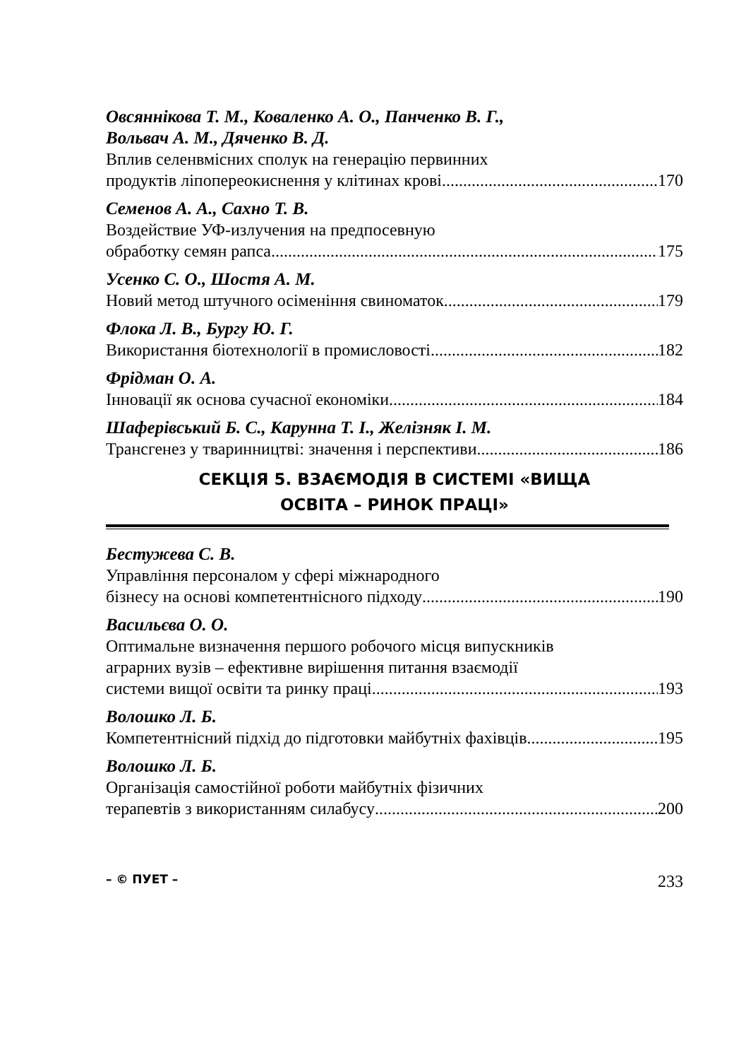Овсяннікова Т. М., Коваленко А. О., Панченко В. Г.,
Вольвач А. М., Дяченко В. Д.
Вплив селенвмісних сполук на генерацію первинних
продуктів ліпопереокиснення у клітинах крові 170
Семенов А. А., Сахно Т. В.
Воздействие УФ-излучения на предпосевную
обработку семян рапса 175
Усенко С. О., Шостя А. М.
Новий метод штучного осіменіння свиноматок 179
Флока Л. В., Бургу Ю. Г.
Використання біотехнології в промисловості 182
Фрідман О. А.
Інновації як основа сучасної економіки 184
Шаферівський Б. С., Карунна Т. І., Желізняк І. М.
Трансгенез у тваринництві: значення і перспективи 186
СЕКЦІЯ 5. ВЗАЄМОДІЯ В СИСТЕМІ «ВИЩА
ОСВІТА – РИНОК ПРАЦІ»
Бестужева С. В.
Управління персоналом у сфері міжнародного
бізнесу на основі компетентнісного підходу 190
Васильєва О. О.
Оптимальне визначення першого робочого місця випускників
аграрних вузів – ефективне вирішення питання взаємодії
системи вищої освіти та ринку праці 193
Волошко Л. Б.
Компетентнісний підхід до підготовки майбутніх фахівців 195
Волошко Л. Б.
Організація самостійної роботи майбутніх фізичних
терапевтів з використанням силабусу 200
– © ПУЕТ – 233